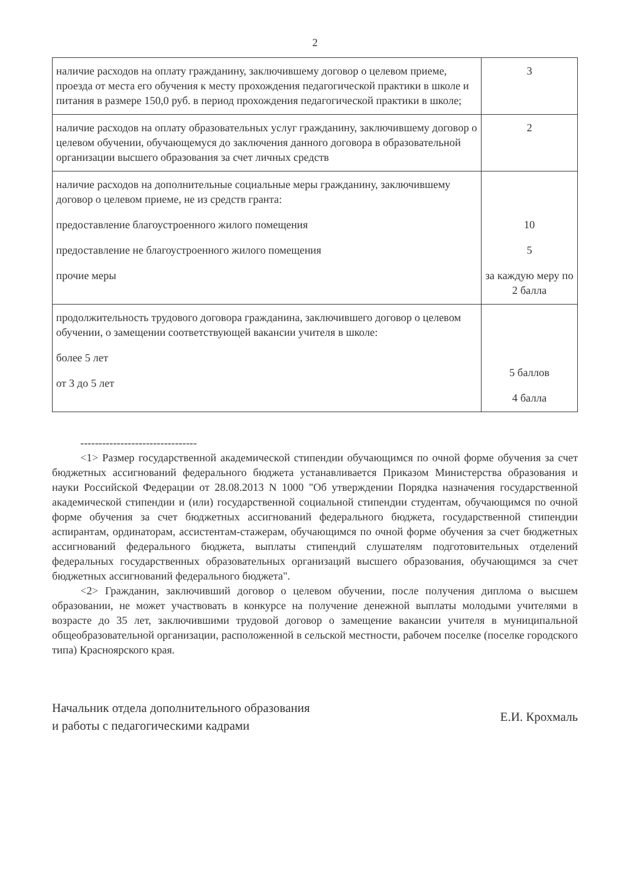2
| наличие расходов на оплату гражданину, заключившему договор о целевом приеме, проезда от места его обучения к месту прохождения педагогической практики в школе и питания в размере 150,0 руб. в период прохождения педагогической практики в школе; | 3 |
| наличие расходов на оплату образовательных услуг гражданину, заключившему договор о целевом обучении, обучающемуся до заключения данного договора в образовательной организации высшего образования за счет личных средств | 2 |
| наличие расходов на дополнительные социальные меры гражданину, заключившему договор о целевом приеме, не из средств гранта: предоставление благоустроенного жилого помещения предоставление не благоустроенного жилого помещения прочие меры | 10 5 за каждую меру по 2 балла |
| продолжительность трудового договора гражданина, заключившего договор о целевом обучении, о замещении соответствующей вакансии учителя в школе: более 5 лет от 3 до 5 лет | 5 баллов 4 балла |
--------------------------------
<1> Размер государственной академической стипендии обучающимся по очной форме обучения за счет бюджетных ассигнований федерального бюджета устанавливается Приказом Министерства образования и науки Российской Федерации от 28.08.2013 N 1000 "Об утверждении Порядка назначения государственной академической стипендии и (или) государственной социальной стипендии студентам, обучающимся по очной форме обучения за счет бюджетных ассигнований федерального бюджета, государственной стипендии аспирантам, ординаторам, ассистентам-стажерам, обучающимся по очной форме обучения за счет бюджетных ассигнований федерального бюджета, выплаты стипендий слушателям подготовительных отделений федеральных государственных образовательных организаций высшего образования, обучающимся за счет бюджетных ассигнований федерального бюджета".
<2> Гражданин, заключивший договор о целевом обучении, после получения диплома о высшем образовании, не может участвовать в конкурсе на получение денежной выплаты молодыми учителями в возрасте до 35 лет, заключившими трудовой договор о замещение вакансии учителя в муниципальной общеобразовательной организации, расположенной в сельской местности, рабочем поселке (поселке городского типа) Красноярского края.
Начальник отдела дополнительного образования
и работы с педагогическими кадрами
Е.И. Крохмаль